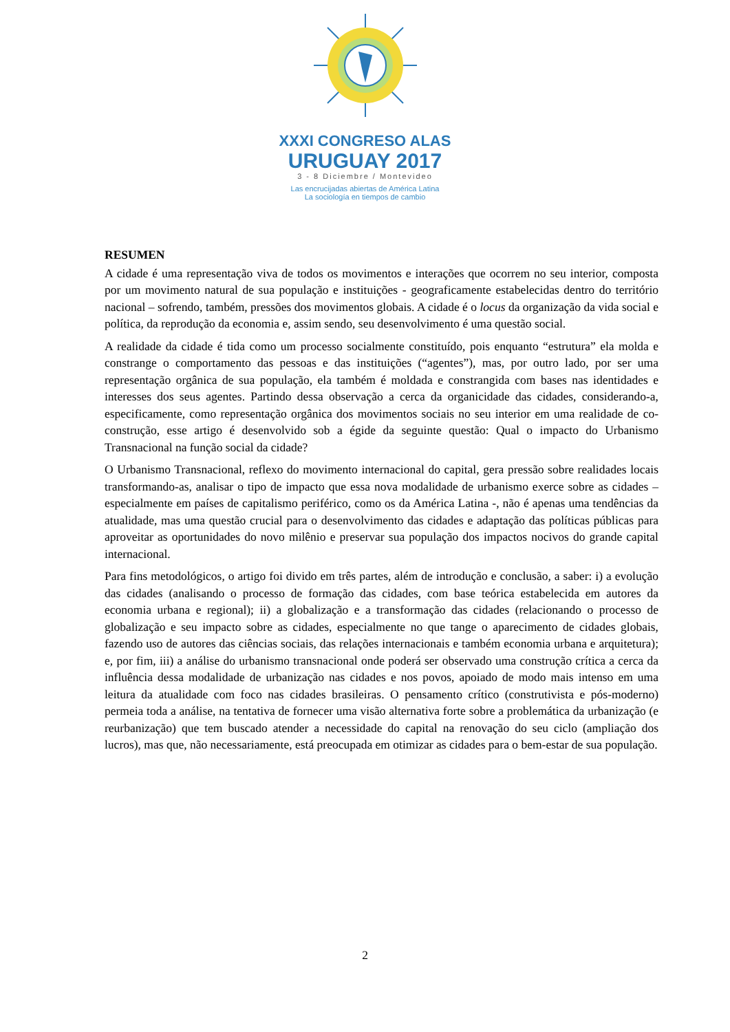XXXI CONGRESO ALAS
URUGUAY 2017
3 - 8 Diciembre / Montevideo
Las encrucijadas abiertas de América Latina
La sociología en tiempos de cambio
RESUMEN
A cidade é uma representação viva de todos os movimentos e interações que ocorrem no seu interior, composta por um movimento natural de sua população e instituições - geograficamente estabelecidas dentro do território nacional – sofrendo, também, pressões dos movimentos globais. A cidade é o locus da organização da vida social e política, da reprodução da economia e, assim sendo, seu desenvolvimento é uma questão social.
A realidade da cidade é tida como um processo socialmente constituído, pois enquanto “estrutura” ela molda e constrange o comportamento das pessoas e das instituições (“agentes”), mas, por outro lado, por ser uma representação orgânica de sua população, ela também é moldada e constrangida com bases nas identidades e interesses dos seus agentes. Partindo dessa observação a cerca da organicidade das cidades, considerando-a, especificamente, como representação orgânica dos movimentos sociais no seu interior em uma realidade de co-construção, esse artigo é desenvolvido sob a égide da seguinte questão: Qual o impacto do Urbanismo Transnacional na função social da cidade?
O Urbanismo Transnacional, reflexo do movimento internacional do capital, gera pressão sobre realidades locais transformando-as, analisar o tipo de impacto que essa nova modalidade de urbanismo exerce sobre as cidades – especialmente em países de capitalismo periférico, como os da América Latina -, não é apenas uma tendências da atualidade, mas uma questão crucial para o desenvolvimento das cidades e adaptação das políticas públicas para aproveitar as oportunidades do novo milênio e preservar sua população dos impactos nocivos do grande capital internacional.
Para fins metodológicos, o artigo foi divido em três partes, além de introdução e conclusão, a saber: i) a evolução das cidades (analisando o processo de formação das cidades, com base teórica estabelecida em autores da economia urbana e regional); ii) a globalização e a transformação das cidades (relacionando o processo de globalização e seu impacto sobre as cidades, especialmente no que tange o aparecimento de cidades globais, fazendo uso de autores das ciências sociais, das relações internacionais e também economia urbana e arquitetura); e, por fim, iii) a análise do urbanismo transnacional onde poderá ser observado uma construção crítica a cerca da influência dessa modalidade de urbanização nas cidades e nos povos, apoiado de modo mais intenso em uma leitura da atualidade com foco nas cidades brasileiras. O pensamento crítico (construtivista e pós-moderno) permeia toda a análise, na tentativa de fornecer uma visão alternativa forte sobre a problemática da urbanização (e reurbanização) que tem buscado atender a necessidade do capital na renovação do seu ciclo (ampliação dos lucros), mas que, não necessariamente, está preocupada em otimizar as cidades para o bem-estar de sua população.
2